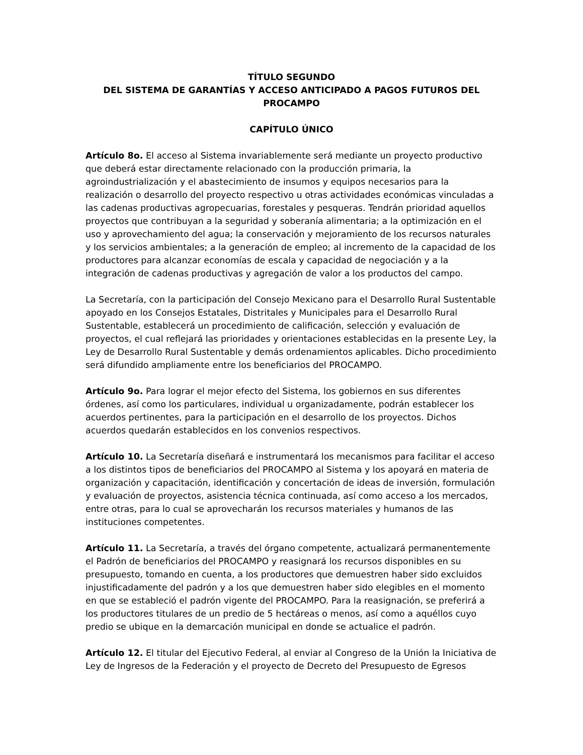TÍTULO SEGUNDO
DEL SISTEMA DE GARANTÍAS Y ACCESO ANTICIPADO A PAGOS FUTUROS DEL PROCAMPO
CAPÍTULO ÚNICO
Artículo 8o. El acceso al Sistema invariablemente será mediante un proyecto productivo que deberá estar directamente relacionado con la producción primaria, la agroindustrialización y el abastecimiento de insumos y equipos necesarios para la realización o desarrollo del proyecto respectivo u otras actividades económicas vinculadas a las cadenas productivas agropecuarias, forestales y pesqueras. Tendrán prioridad aquellos proyectos que contribuyan a la seguridad y soberanía alimentaria; a la optimización en el uso y aprovechamiento del agua; la conservación y mejoramiento de los recursos naturales y los servicios ambientales; a la generación de empleo; al incremento de la capacidad de los productores para alcanzar economías de escala y capacidad de negociación y a la integración de cadenas productivas y agregación de valor a los productos del campo.
La Secretaría, con la participación del Consejo Mexicano para el Desarrollo Rural Sustentable apoyado en los Consejos Estatales, Distritales y Municipales para el Desarrollo Rural Sustentable, establecerá un procedimiento de calificación, selección y evaluación de proyectos, el cual reflejará las prioridades y orientaciones establecidas en la presente Ley, la Ley de Desarrollo Rural Sustentable y demás ordenamientos aplicables. Dicho procedimiento será difundido ampliamente entre los beneficiarios del PROCAMPO.
Artículo 9o. Para lograr el mejor efecto del Sistema, los gobiernos en sus diferentes órdenes, así como los particulares, individual u organizadamente, podrán establecer los acuerdos pertinentes, para la participación en el desarrollo de los proyectos. Dichos acuerdos quedarán establecidos en los convenios respectivos.
Artículo 10. La Secretaría diseñará e instrumentará los mecanismos para facilitar el acceso a los distintos tipos de beneficiarios del PROCAMPO al Sistema y los apoyará en materia de organización y capacitación, identificación y concertación de ideas de inversión, formulación y evaluación de proyectos, asistencia técnica continuada, así como acceso a los mercados, entre otras, para lo cual se aprovecharán los recursos materiales y humanos de las instituciones competentes.
Artículo 11. La Secretaría, a través del órgano competente, actualizará permanentemente el Padrón de beneficiarios del PROCAMPO y reasignará los recursos disponibles en su presupuesto, tomando en cuenta, a los productores que demuestren haber sido excluidos injustificadamente del padrón y a los que demuestren haber sido elegibles en el momento en que se estableció el padrón vigente del PROCAMPO. Para la reasignación, se preferirá a los productores titulares de un predio de 5 hectáreas o menos, así como a aquéllos cuyo predio se ubique en la demarcación municipal en donde se actualice el padrón.
Artículo 12. El titular del Ejecutivo Federal, al enviar al Congreso de la Unión la Iniciativa de Ley de Ingresos de la Federación y el proyecto de Decreto del Presupuesto de Egresos